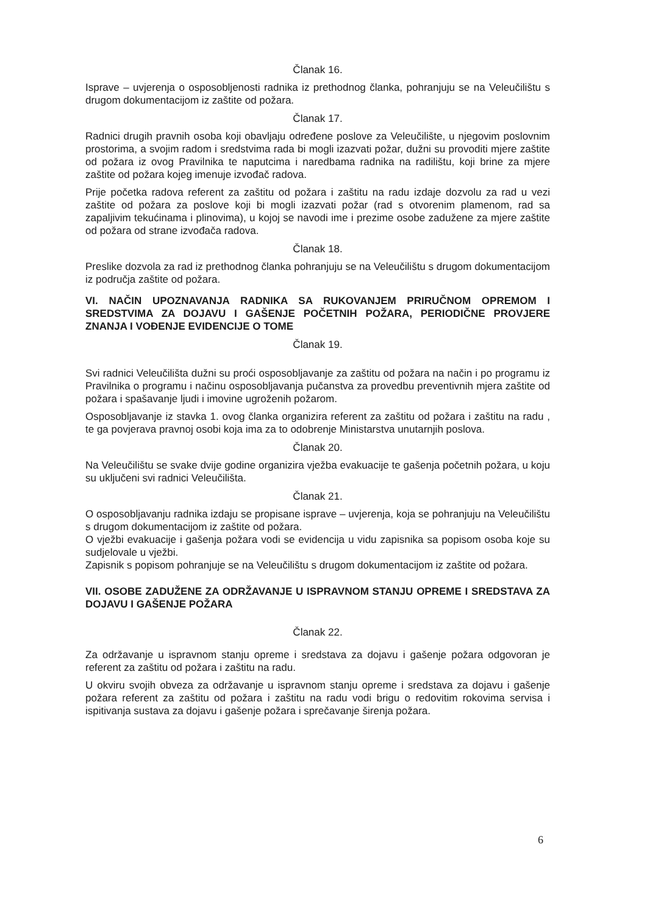Članak 16.
Isprave – uvjerenja o osposobljenosti radnika iz prethodnog članka, pohranjuju se na Veleučilištu s drugom dokumentacijom iz zaštite od požara.
Članak 17.
Radnici drugih pravnih osoba koji obavljaju određene poslove za Veleučilište, u njegovim poslovnim prostorima, a svojim radom i sredstvima rada bi mogli izazvati požar, dužni su provoditi mjere zaštite od požara iz ovog Pravilnika te naputcima i naredbama radnika na radilištu, koji brine za mjere zaštite od požara kojeg imenuje izvođač radova.
Prije početka radova referent za zaštitu od požara i zaštitu na radu izdaje dozvolu za rad u vezi zaštite od požara za poslove koji bi mogli izazvati požar (rad s otvorenim plamenom, rad sa zapaljivim tekućinama i plinovima), u kojoj se navodi ime i prezime osobe zadužene za mjere zaštite od požara od strane izvođača radova.
Članak 18.
Preslike dozvola za rad iz prethodnog članka pohranjuju se na Veleučilištu s drugom dokumentacijom iz područja zaštite od požara.
VI. NAČIN UPOZNAVANJA RADNIKA SA RUKOVANJEM PRIRUČNOM OPREMOM I SREDSTVIMA ZA DOJAVU I GAŠENJE POČETNIH POŽARA, PERIODIČNE PROVJERE ZNANJA I VOĐENJE EVIDENCIJE O TOME
Članak 19.
Svi radnici Veleučilišta dužni su proći osposobljavanje za zaštitu od požara na način i po programu iz Pravilnika o programu i načinu osposobljavanja pučanstva za provedbu preventivnih mjera zaštite od požara i spašavanje ljudi i imovine ugroženih požarom.
Osposobljavanje iz stavka 1. ovog članka organizira referent za zaštitu od požara i zaštitu na radu , te ga povjerava pravnoj osobi koja ima za to odobrenje Ministarstva unutarnjih poslova.
Članak 20.
Na Veleučilištu se svake dvije godine organizira vježba evakuacije te gašenja početnih požara, u koju su uključeni svi radnici Veleučilišta.
Članak 21.
O osposobljavanju radnika izdaju se propisane isprave – uvjerenja, koja se pohranjuju na Veleučilištu s drugom dokumentacijom iz zaštite od požara.
O vježbi evakuacije i gašenja požara vodi se evidencija u vidu zapisnika sa popisom osoba koje su sudjelovale u vježbi.
Zapisnik s popisom pohranjuje se na Veleučilištu s drugom dokumentacijom iz zaštite od požara.
VII. OSOBE ZADUŽENE ZA ODRŽAVANJE U ISPRAVNOM STANJU OPREME I SREDSTAVA ZA DOJAVU I GAŠENJE POŽARA
Članak 22.
Za održavanje u ispravnom stanju opreme i sredstava za dojavu i gašenje požara odgovoran je referent za zaštitu od požara i zaštitu na radu.
U okviru svojih obveza za održavanje u ispravnom stanju opreme i sredstava za dojavu i gašenje požara referent za zaštitu od požara i zaštitu na radu vodi brigu o redovitim rokovima servisa i ispitivanja sustava za dojavu i gašenje požara i sprečavanje širenja požara.
6